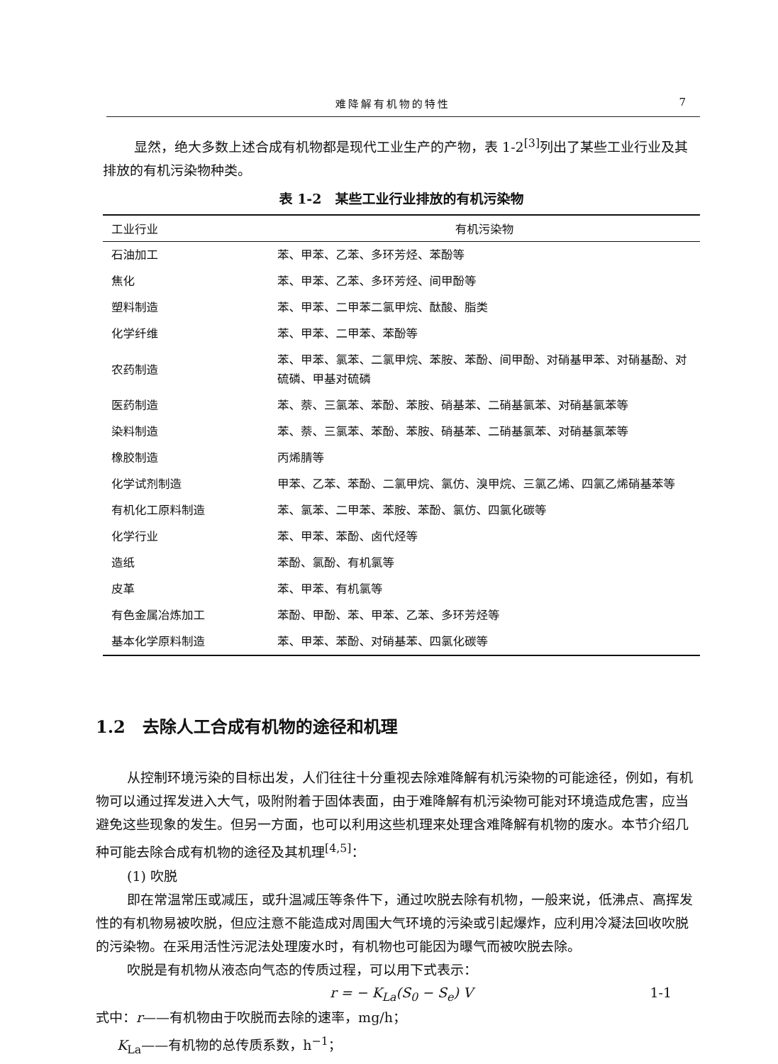难降解有机物的特性 7
显然，绝大多数上述合成有机物都是现代工业生产的产物，表 1-2<sup>[3]</sup>列出了某些工业行业及其排放的有机污染物种类。
表 1-2　某些工业行业排放的有机污染物
| 工业行业 | 有机污染物 |
| --- | --- |
| 石油加工 | 苯、甲苯、乙苯、多环芳烃、苯酚等 |
| 焦化 | 苯、甲苯、乙苯、多环芳烃、间甲酚等 |
| 塑料制造 | 苯、甲苯、二甲苯二氯甲烷、酞酸、脂类 |
| 化学纤维 | 苯、甲苯、二甲苯、苯酚等 |
| 农药制造 | 苯、甲苯、氯苯、二氯甲烷、苯胺、苯酚、间甲酚、对硝基甲苯、对硝基酚、对硫磷、甲基对硫磷 |
| 医药制造 | 苯、萘、三氯苯、苯酚、苯胺、硝基苯、二硝基氯苯、对硝基氯苯等 |
| 染料制造 | 苯、萘、三氯苯、苯酚、苯胺、硝基苯、二硝基氯苯、对硝基氯苯等 |
| 橡胶制造 | 丙烯腈等 |
| 化学试剂制造 | 甲苯、乙苯、苯酚、二氯甲烷、氯仿、溴甲烷、三氯乙烯、四氯乙烯硝基苯等 |
| 有机化工原料制造 | 苯、氯苯、二甲苯、苯胺、苯酚、氯仿、四氯化碳等 |
| 化学行业 | 苯、甲苯、苯酚、卤代烃等 |
| 造纸 | 苯酚、氯酚、有机氯等 |
| 皮革 | 苯、甲苯、有机氯等 |
| 有色金属冶炼加工 | 苯酚、甲酚、苯、甲苯、乙苯、多环芳烃等 |
| 基本化学原料制造 | 苯、甲苯、苯酚、对硝基苯、四氯化碳等 |
1.2　去除人工合成有机物的途径和机理
从控制环境污染的目标出发，人们往往十分重视去除难降解有机污染物的可能途径，例如，有机物可以通过挥发进入大气，吸附附着于固体表面，由于难降解有机污染物可能对环境造成危害，应当避免这些现象的发生。但另一方面，也可以利用这些机理来处理含难降解有机物的废水。本节介绍几种可能去除合成有机物的途径及其机理<sup>[4,5]</sup>：
(1) 吹脱
即在常温常压或减压，或升温减压等条件下，通过吹脱去除有机物，一般来说，低沸点、高挥发性的有机物易被吹脱，但应注意不能造成对周围大气环境的污染或引起爆炸，应利用冷凝法回收吹脱的污染物。在采用活性污泥法处理废水时，有机物也可能因为曝气而被吹脱去除。
吹脱是有机物从液态向气态的传质过程，可以用下式表示：
r = − K<sub>La</sub>(S<sub>0</sub> − S<sub>e</sub>) V 1-1
式中：r——有机物由于吹脱而去除的速率，mg/h；
K<sub>La</sub>——有机物的总传质系数，h<sup>−1</sup>；